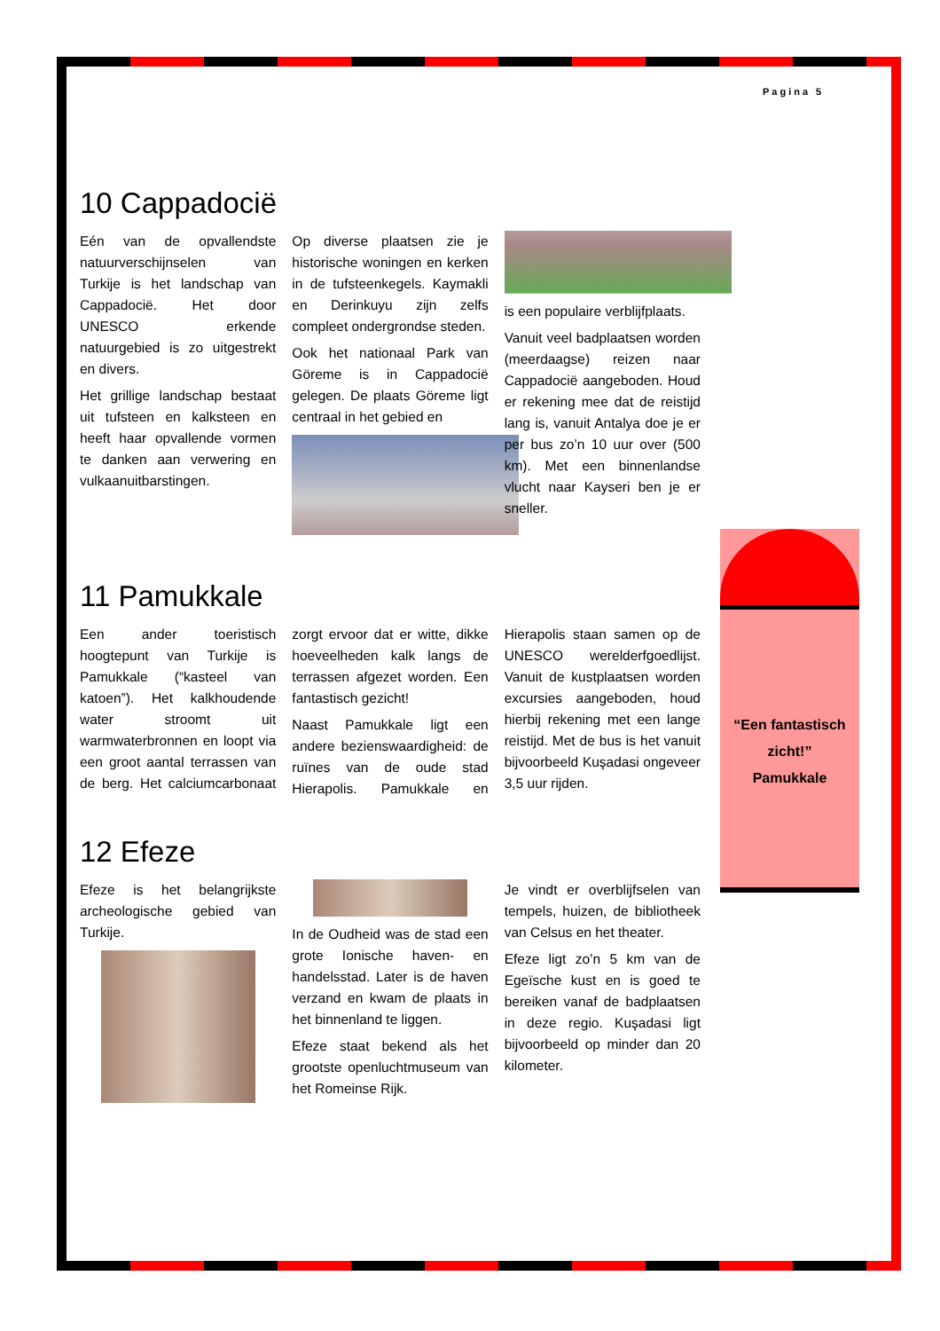Pagina 5
10 Cappadocië
Eén van de opvallendste natuurverschijnselen van Turkije is het landschap van Cappadocië. Het door UNESCO erkende natuurgebied is zo uitgestrekt en divers.
Het grillige landschap bestaat uit tufsteen en kalksteen en heeft haar opvallende vormen te danken aan verwering en vulkaanuitbarstingen.
Op diverse plaatsen zie je historische woningen en kerken in de tufsteenkegels. Kaymakli en Derinkuyu zijn zelfs compleet ondergrondse steden.
Ook het nationaal Park van Göreme is in Cappadocië gelegen. De plaats Göreme ligt centraal in het gebied en
is een populaire verblijfplaats.
Vanuit veel badplaatsen worden (meerdaagse) reizen naar Cappadocië aangeboden. Houd er rekening mee dat de reistijd lang is, vanuit Antalya doe je er per bus zo’n 10 uur over (500 km). Met een binnenlandse vlucht naar Kayseri ben je er sneller.
11 Pamukkale
Een ander toeristisch hoogtepunt van Turkije is Pamukkale (“kasteel van katoen”). Het kalkhoudende water stroomt uit warmwaterbronnen en loopt via een groot aantal terrassen van de berg. Het calciumcarbonaat zorgt ervoor dat er witte, dikke hoeveelheden kalk langs de terrassen afgezet worden. Een fantastisch gezicht!
Naast Pamukkale ligt een andere bezienswaardigheid: de ruïnes van de oude stad Hierapolis. Pamukkale en Hierapolis staan samen op de UNESCO werelderfgoedlijst. Vanuit de kustplaatsen worden excursies aangeboden, houd hierbij rekening met een lange reistijd. Met de bus is het vanuit bijvoorbeeld Kuşadasi ongeveer 3,5 uur rijden.
12 Efeze
Efeze is het belangrijkste archeologische gebied van Turkije.
In de Oudheid was de stad een grote Ionische haven- en handelsstad. Later is de haven verzand en kwam de plaats in het binnenland te liggen.
Efeze staat bekend als het grootste openluchtmuseum van het Romeinse Rijk.
Je vindt er overblijfselen van tempels, huizen, de bibliotheek van Celsus en het theater.
Efeze ligt zo’n 5 km van de Egeïsche kust en is goed te bereiken vanaf de badplaatsen in deze regio. Kuşadasi ligt bijvoorbeeld op minder dan 20 kilometer.
“Een fantastisch zicht!”
Pamukkale